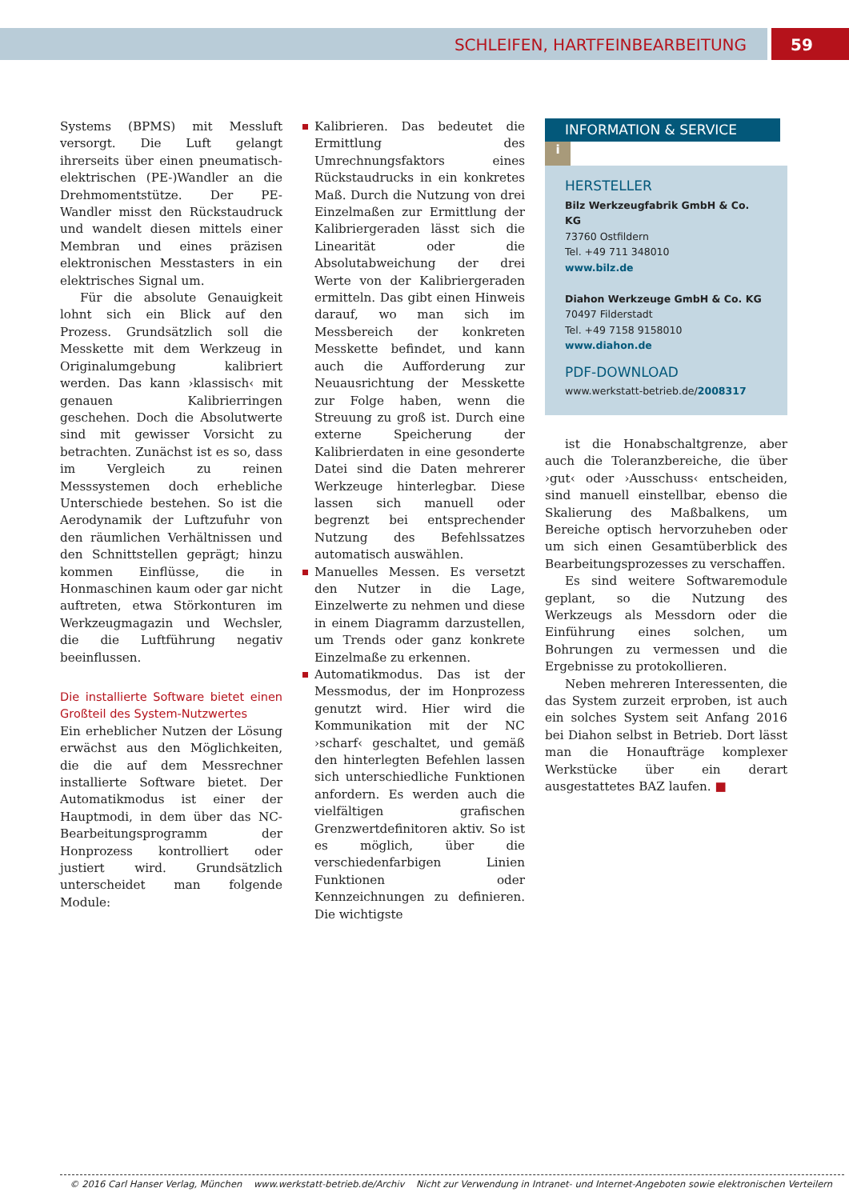SCHLEIFEN, HARTFEINBEARBEITUNG 59
Systems (BPMS) mit Messluft versorgt. Die Luft gelangt ihrerseits über einen pneumatisch-elektrischen (PE-)Wandler an die Drehmomentstütze. Der PE-Wandler misst den Rückstaudruck und wandelt diesen mittels einer Membran und eines präzisen elektronischen Messtasters in ein elektrisches Signal um.
Für die absolute Genauigkeit lohnt sich ein Blick auf den Prozess. Grundsätzlich soll die Messkette mit dem Werkzeug in Originalumgebung kalibriert werden. Das kann ›klassisch‹ mit genauen Kalibrierringen geschehen. Doch die Absolutwerte sind mit gewisser Vorsicht zu betrachten. Zunächst ist es so, dass im Vergleich zu reinen Messsystemen doch erhebliche Unterschiede bestehen. So ist die Aerodynamik der Luftzufuhr von den räumlichen Verhältnissen und den Schnittstellen geprägt; hinzu kommen Einflüsse, die in Honmaschinen kaum oder gar nicht auftreten, etwa Störkonturen im Werkzeugmagazin und Wechsler, die die Luftführung negativ beeinflussen.
Die installierte Software bietet einen Großteil des System-Nutzwertes
Ein erheblicher Nutzen der Lösung erwächst aus den Möglichkeiten, die die auf dem Messrechner installierte Software bietet. Der Automatikmodus ist einer der Hauptmodi, in dem über das NC-Bearbeitungsprogramm der Honprozess kontrolliert oder justiert wird. Grundsätzlich unterscheidet man folgende Module:
Kalibrieren. Das bedeutet die Ermittlung des Umrechnungsfaktors eines Rückstaudrucks in ein konkretes Maß. Durch die Nutzung von drei Einzelmaßen zur Ermittlung der Kalibriergeraden lässt sich die Linearität oder die Absolutabweichung der drei Werte von der Kalibriergeraden ermitteln. Das gibt einen Hinweis darauf, wo man sich im Messbereich der konkreten Messkette befindet, und kann auch die Aufforderung zur Neuausrichtung der Messkette zur Folge haben, wenn die Streuung zu groß ist. Durch eine externe Speicherung der Kalibrierdaten in eine gesonderte Datei sind die Daten mehrerer Werkzeuge hinterlegbar. Diese lassen sich manuell oder begrenzt bei entsprechender Nutzung des Befehlssatzes automatisch auswählen.
Manuelles Messen. Es versetzt den Nutzer in die Lage, Einzelwerte zu nehmen und diese in einem Diagramm darzustellen, um Trends oder ganz konkrete Einzelmaße zu erkennen.
Automatikmodus. Das ist der Messmodus, der im Honprozess genutzt wird. Hier wird die Kommunikation mit der NC ›scharf‹ geschaltet, und gemäß den hinterlegten Befehlen lassen sich unterschiedliche Funktionen anfordern. Es werden auch die vielfältigen grafischen Grenzwertdefinitoren aktiv. So ist es möglich, über die verschiedenfarbigen Linien Funktionen oder Kennzeichnungen zu definieren. Die wichtigste
INFORMATION & SERVICE i
HERSTELLER
Bilz Werkzeugfabrik GmbH & Co. KG
73760 Ostfildern
Tel. +49 711 348010
www.bilz.de
Diahon Werkzeuge GmbH & Co. KG
70497 Filderstadt
Tel. +49 7158 9158010
www.diahon.de
PDF-DOWNLOAD
www.werkstatt-betrieb.de/2008317
ist die Honabschaltgrenze, aber auch die Toleranzbereiche, die über ›gut‹ oder ›Ausschuss‹ entscheiden, sind manuell einstellbar, ebenso die Skalierung des Maßbalkens, um Bereiche optisch hervorzuheben oder um sich einen Gesamtüberblick des Bearbeitungsprozesses zu verschaffen.
Es sind weitere Softwaremodule geplant, so die Nutzung des Werkzeugs als Messdorn oder die Einführung eines solchen, um Bohrungen zu vermessen und die Ergebnisse zu protokollieren.
Neben mehreren Interessenten, die das System zurzeit erproben, ist auch ein solches System seit Anfang 2016 bei Diahon selbst in Betrieb. Dort lässt man die Honaufträge komplexer Werkstücke über ein derart ausgestattetes BAZ laufen. ■
© 2016 Carl Hanser Verlag, München www.werkstatt-betrieb.de/Archiv Nicht zur Verwendung in Intranet- und Internet-Angeboten sowie elektronischen Verteilern